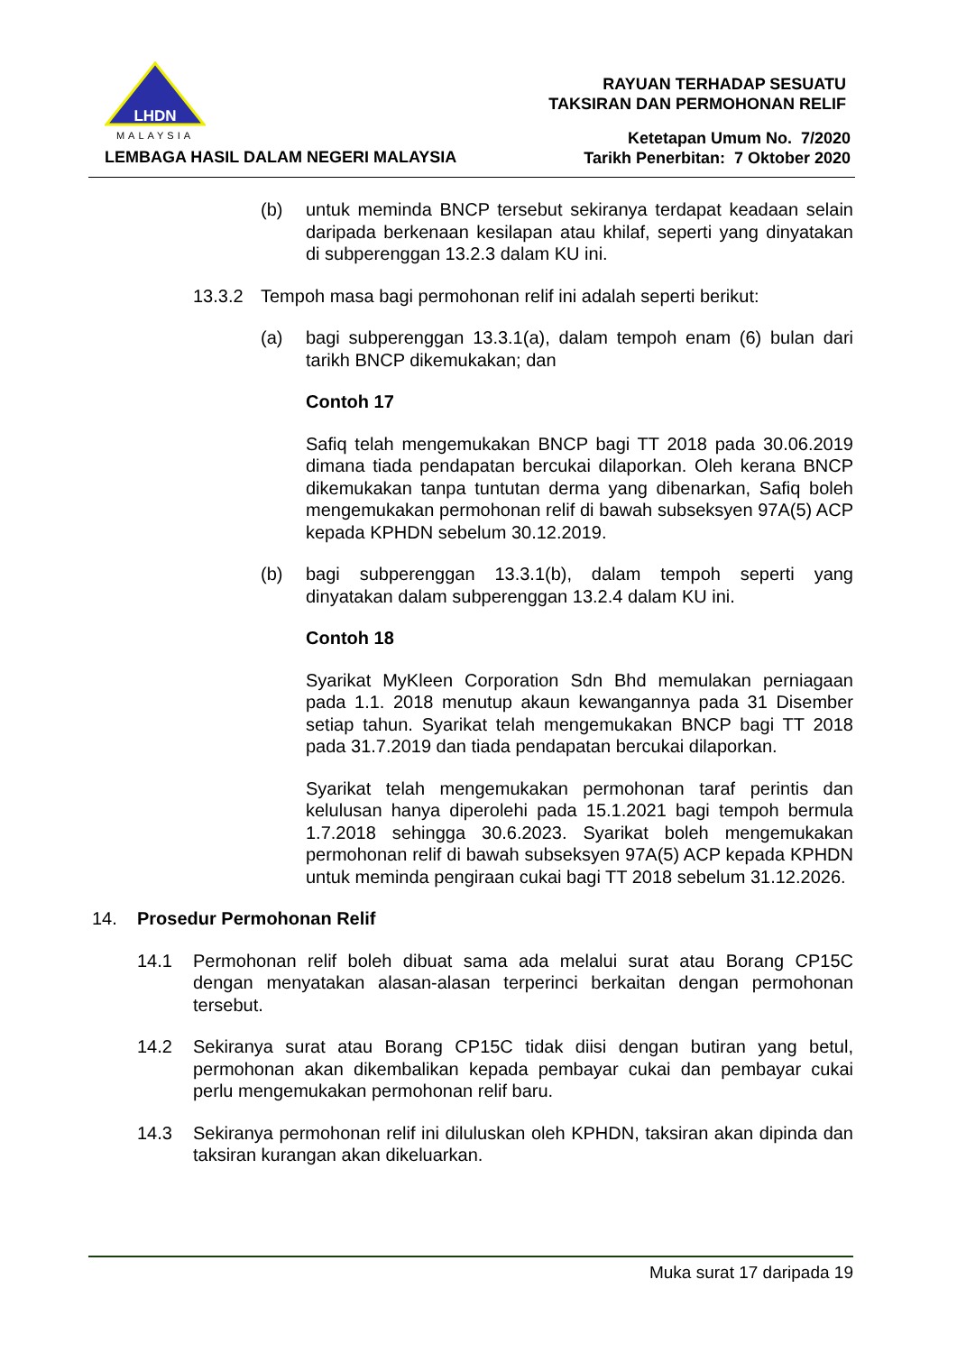LHDN
MALAYSIA
RAYUAN TERHADAP SESUATU
TAKSIRAN DAN PERMOHONAN RELIF
Ketetapan Umum No. 7/2020
Tarikh Penerbitan: 7 Oktober 2020
LEMBAGA HASIL DALAM NEGERI MALAYSIA
(b) untuk meminda BNCP tersebut sekiranya terdapat keadaan selain daripada berkenaan kesilapan atau khilaf, seperti yang dinyatakan di subperenggan 13.2.3 dalam KU ini.
13.3.2 Tempoh masa bagi permohonan relif ini adalah seperti berikut:
(a) bagi subperenggan 13.3.1(a), dalam tempoh enam (6) bulan dari tarikh BNCP dikemukakan; dan
Contoh 17
Safiq telah mengemukakan BNCP bagi TT 2018 pada 30.06.2019 dimana tiada pendapatan bercukai dilaporkan. Oleh kerana BNCP dikemukakan tanpa tuntutan derma yang dibenarkan, Safiq boleh mengemukakan permohonan relif di bawah subseksyen 97A(5) ACP kepada KPHDN sebelum 30.12.2019.
(b) bagi subperenggan 13.3.1(b), dalam tempoh seperti yang dinyatakan dalam subperenggan 13.2.4 dalam KU ini.
Contoh 18
Syarikat MyKleen Corporation Sdn Bhd memulakan perniagaan pada 1.1. 2018 menutup akaun kewangannya pada 31 Disember setiap tahun. Syarikat telah mengemukakan BNCP bagi TT 2018 pada 31.7.2019 dan tiada pendapatan bercukai dilaporkan.
Syarikat telah mengemukakan permohonan taraf perintis dan kelulusan hanya diperolehi pada 15.1.2021 bagi tempoh bermula 1.7.2018 sehingga 30.6.2023. Syarikat boleh mengemukakan permohonan relif di bawah subseksyen 97A(5) ACP kepada KPHDN untuk meminda pengiraan cukai bagi TT 2018 sebelum 31.12.2026.
14. Prosedur Permohonan Relif
14.1 Permohonan relif boleh dibuat sama ada melalui surat atau Borang CP15C dengan menyatakan alasan-alasan terperinci berkaitan dengan permohonan tersebut.
14.2 Sekiranya surat atau Borang CP15C tidak diisi dengan butiran yang betul, permohonan akan dikembalikan kepada pembayar cukai dan pembayar cukai perlu mengemukakan permohonan relif baru.
14.3 Sekiranya permohonan relif ini diluluskan oleh KPHDN, taksiran akan dipinda dan taksiran kurangan akan dikeluarkan.
Muka surat 17 daripada 19